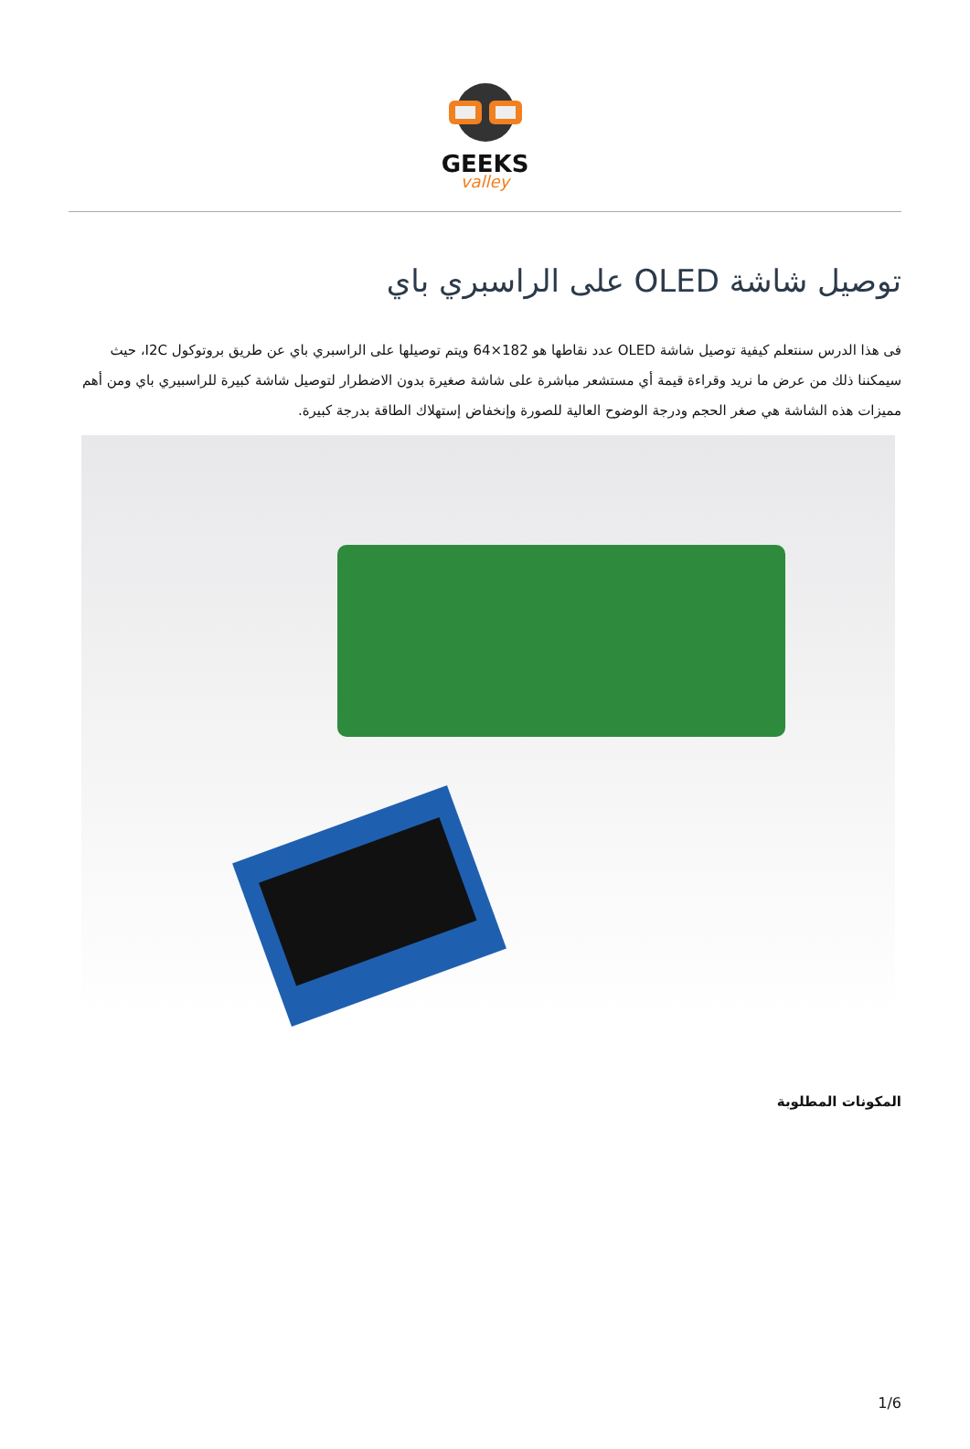GEEKS
valley
توصيل شاشة OLED على الراسبري باي
فى هذا الدرس سنتعلم كيفية توصيل شاشة OLED عدد نقاطها هو 182×64 ويتم توصيلها على الراسبري باي عن طريق بروتوكول I2C، حيث سيمكننا ذلك من عرض ما نريد وقراءة قيمة أي مستشعر مباشرة على شاشة صغيرة بدون الاضطرار لتوصيل شاشة كبيرة للراسبيري باي ومن أهم مميزات هذه الشاشة هي صغر الحجم ودرجة الوضوح العالية للصورة وإنخفاض إستهلاك الطاقة بدرجة كبيرة.
المكونات المطلوبة
1/6